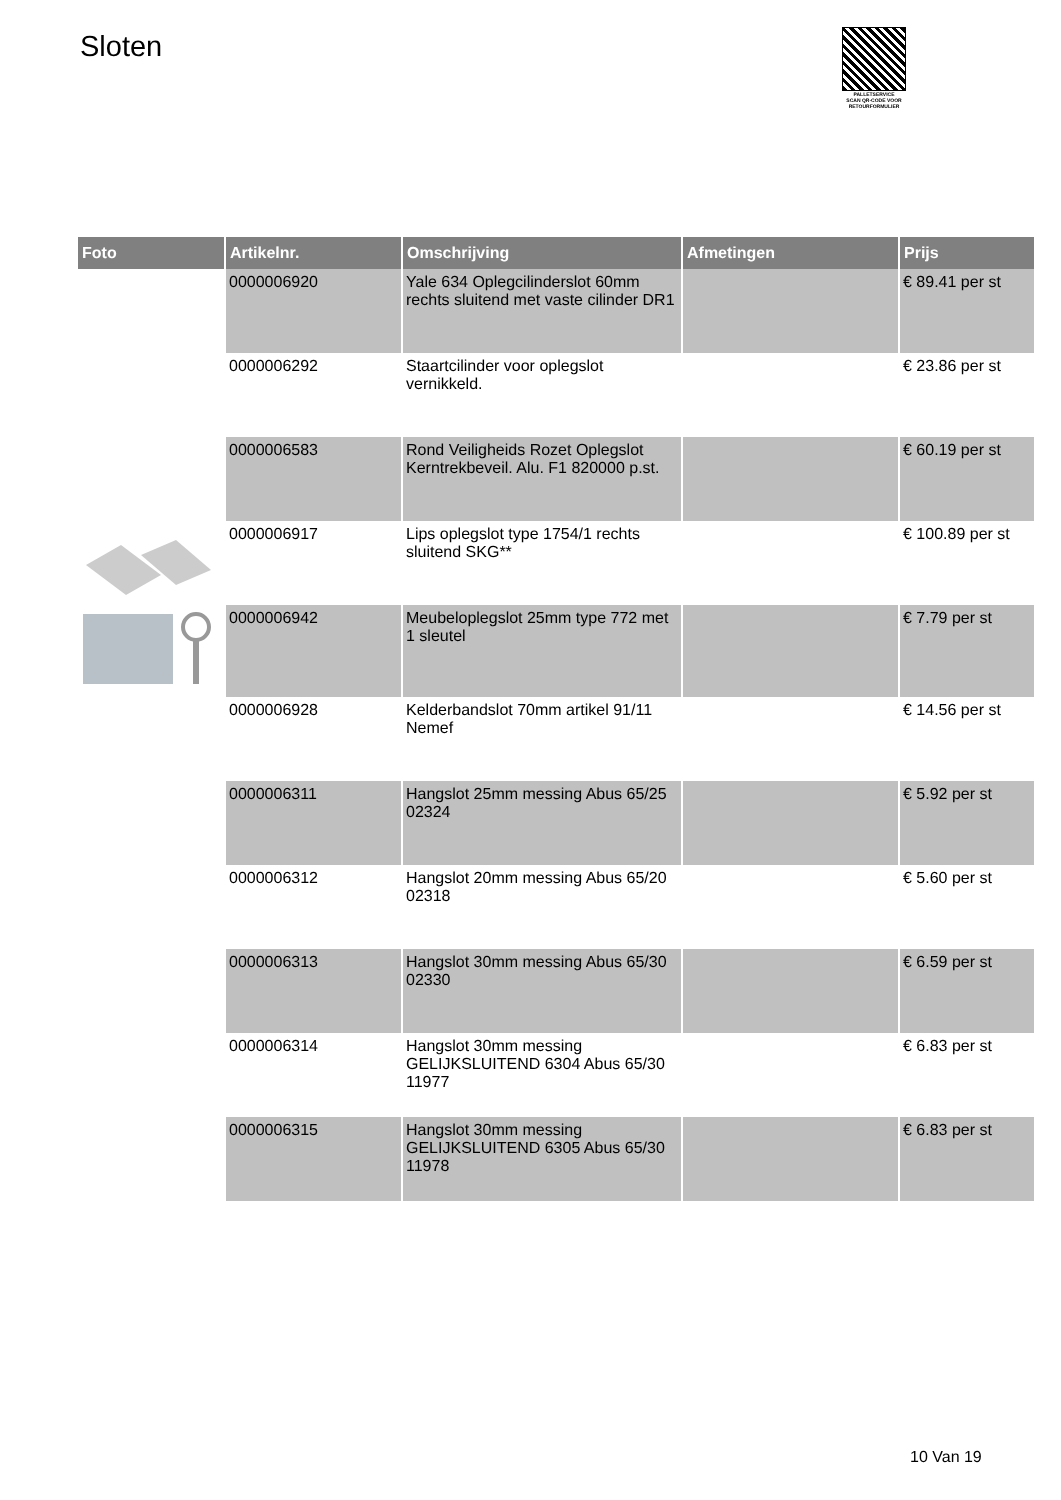Sloten
PALLETSERVICE
SCAN QR-CODE VOOR RETOURFORMULIER
| Foto | Artikelnr. | Omschrijving | Afmetingen | Prijs |
| --- | --- | --- | --- | --- |
| | 0000006920 | Yale 634 Oplegcilinderslot 60mm rechts sluitend met vaste cilinder DR1 | | € 89.41 per st |
| | 0000006292 | Staartcilinder voor oplegslot vernikkeld. | | € 23.86 per st |
| | 0000006583 | Rond Veiligheids Rozet Oplegslot Kerntrekbeveil. Alu. F1 820000 p.st. | | € 60.19 per st |
| | 0000006917 | Lips oplegslot type 1754/1 rechts sluitend SKG** | | € 100.89 per st |
| | 0000006942 | Meubeloplegslot 25mm type 772 met 1 sleutel | | € 7.79 per st |
| | 0000006928 | Kelderbandslot 70mm artikel 91/11 Nemef | | € 14.56 per st |
| | 0000006311 | Hangslot 25mm messing Abus 65/25 02324 | | € 5.92 per st |
| | 0000006312 | Hangslot 20mm messing Abus 65/20 02318 | | € 5.60 per st |
| | 0000006313 | Hangslot 30mm messing Abus 65/30 02330 | | € 6.59 per st |
| | 0000006314 | Hangslot 30mm messing GELIJKSLUITEND 6304 Abus 65/30 11977 | | € 6.83 per st |
| | 0000006315 | Hangslot 30mm messing GELIJKSLUITEND 6305 Abus 65/30 11978 | | € 6.83 per st |
10 Van 19